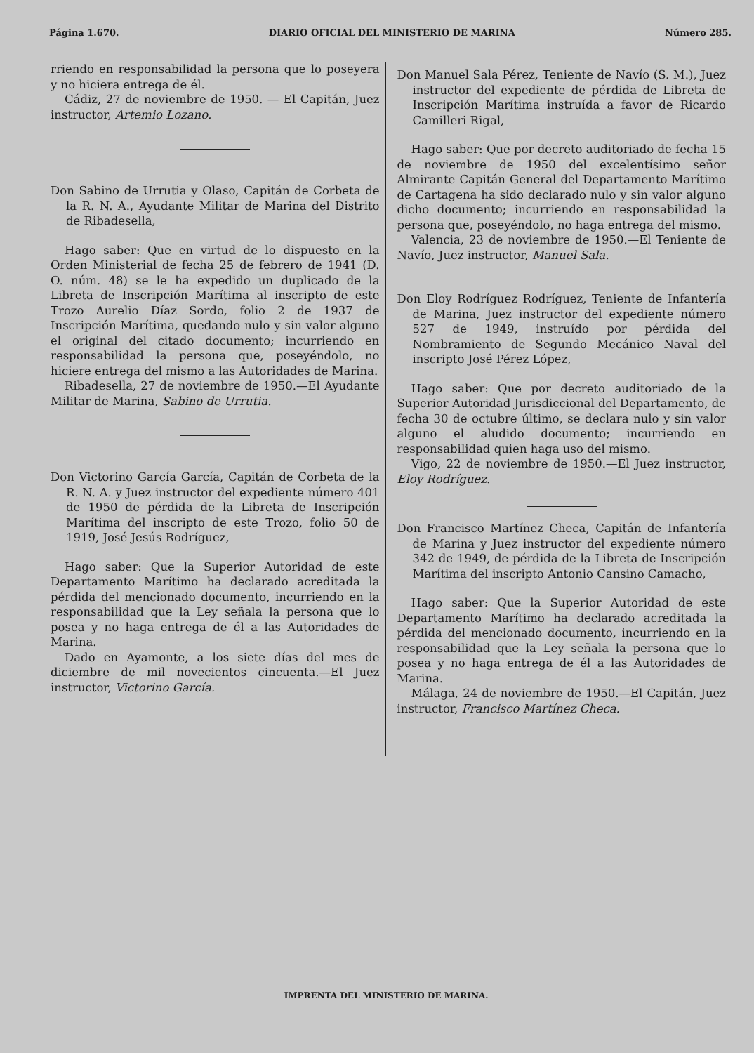Página 1.670. DIARIO OFICIAL DEL MINISTERIO DE MARINA Número 285.
rriendo en responsabilidad la persona que lo poseyera y no hiciera entrega de él.
Cádiz, 27 de noviembre de 1950. — El Capitán, Juez instructor, Artemio Lozano.
Don Sabino de Urrutia y Olaso, Capitán de Corbeta de la R. N. A., Ayudante Militar de Marina del Distrito de Ribadesella,
Hago saber: Que en virtud de lo dispuesto en la Orden Ministerial de fecha 25 de febrero de 1941 (D. O. núm. 48) se le ha expedido un duplicado de la Libreta de Inscripción Marítima al inscripto de este Trozo Aurelio Díaz Sordo, folio 2 de 1937 de Inscripción Marítima, quedando nulo y sin valor alguno el original del citado documento; incurriendo en responsabilidad la persona que, poseyéndolo, no hiciere entrega del mismo a las Autoridades de Marina.
Ribadesella, 27 de noviembre de 1950.—El Ayudante Militar de Marina, Sabino de Urrutia.
Don Victorino García García, Capitán de Corbeta de la R. N. A. y Juez instructor del expediente número 401 de 1950 de pérdida de la Libreta de Inscripción Marítima del inscripto de este Trozo, folio 50 de 1919, José Jesús Rodríguez,
Hago saber: Que la Superior Autoridad de este Departamento Marítimo ha declarado acreditada la pérdida del mencionado documento, incurriendo en la responsabilidad que la Ley señala la persona que lo posea y no haga entrega de él a las Autoridades de Marina.
Dado en Ayamonte, a los siete días del mes de diciembre de mil novecientos cincuenta.—El Juez instructor, Victorino García.
Don Manuel Sala Pérez, Teniente de Navío (S. M.), Juez instructor del expediente de pérdida de Libreta de Inscripción Marítima instruída a favor de Ricardo Camilleri Rigal,
Hago saber: Que por decreto auditoriado de fecha 15 de noviembre de 1950 del excelentísimo señor Almirante Capitán General del Departamento Marítimo de Cartagena ha sido declarado nulo y sin valor alguno dicho documento; incurriendo en responsabilidad la persona que, poseyéndolo, no haga entrega del mismo.
Valencia, 23 de noviembre de 1950.—El Teniente de Navío, Juez instructor, Manuel Sala.
Don Eloy Rodríguez Rodríguez, Teniente de Infantería de Marina, Juez instructor del expediente número 527 de 1949, instruído por pérdida del Nombramiento de Segundo Mecánico Naval del inscripto José Pérez López,
Hago saber: Que por decreto auditoriado de la Superior Autoridad Jurisdiccional del Departamento, de fecha 30 de octubre último, se declara nulo y sin valor alguno el aludido documento; incurriendo en responsabilidad quien haga uso del mismo.
Vigo, 22 de noviembre de 1950.—El Juez instructor, Eloy Rodríguez.
Don Francisco Martínez Checa, Capitán de Infantería de Marina y Juez instructor del expediente número 342 de 1949, de pérdida de la Libreta de Inscripción Marítima del inscripto Antonio Cansino Camacho,
Hago saber: Que la Superior Autoridad de este Departamento Marítimo ha declarado acreditada la pérdida del mencionado documento, incurriendo en la responsabilidad que la Ley señala la persona que lo posea y no haga entrega de él a las Autoridades de Marina.
Málaga, 24 de noviembre de 1950.—El Capitán, Juez instructor, Francisco Martínez Checa.
IMPRENTA DEL MINISTERIO DE MARINA.